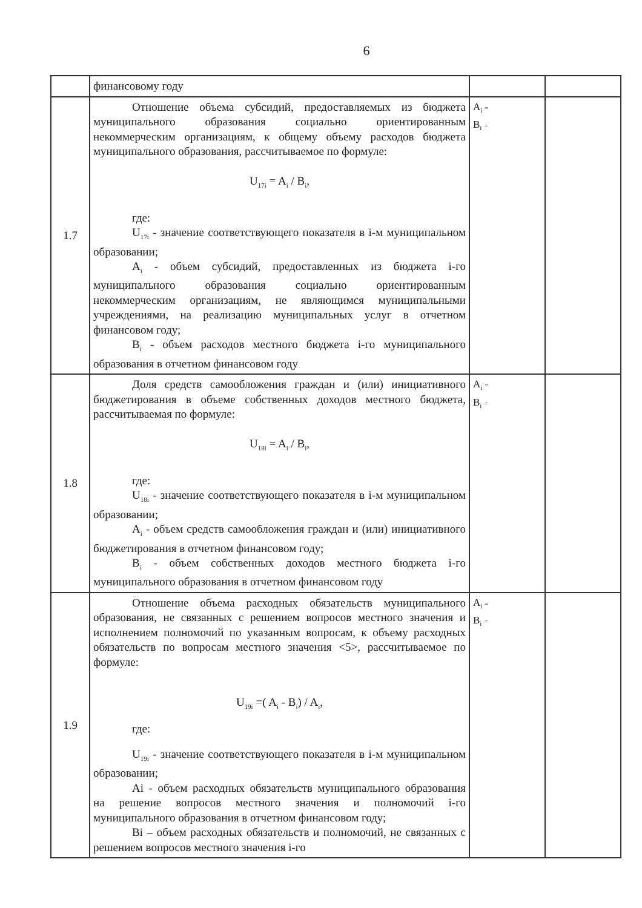6
| | финансовому году | | |
| 1.7 | Отношение объема субсидий, предоставляемых из бюджета муниципального образования социально ориентированным некоммерческим организациям, к общему объему расходов бюджета муниципального образования, рассчитываемое по формуле: U<sub>17i</sub> = A<sub>i</sub> / B<sub>i</sub>, где: U<sub>17i</sub> - значение соответствующего показателя в i-м муниципальном образовании; A<sub>i</sub> - объем субсидий, предоставленных из бюджета i-го муниципального образования социально ориентированным некоммерческим организациям, не являющимся муниципальными учреждениями, на реализацию муниципальных услуг в отчетном финансовом году; B<sub>i</sub> - объем расходов местного бюджета i-го муниципального образования в отчетном финансовом году | A<sub>i</sub> = B<sub>i</sub> = | |
| 1.8 | Доля средств самообложения граждан и (или) инициативного бюджетирования в объеме собственных доходов местного бюджета, рассчитываемая по формуле: U<sub>18i</sub> = A<sub>i</sub> / B<sub>i</sub>, где: U<sub>18i</sub> - значение соответствующего показателя в i-м муниципальном образовании; A<sub>i</sub> - объем средств самообложения граждан и (или) инициативного бюджетирования в отчетном финансовом году; B<sub>i</sub> - объем собственных доходов местного бюджета i-го муниципального образования в отчетном финансовом году | A<sub>i</sub> = B<sub>i</sub> = | |
| 1.9 | Отношение объема расходных обязательств муниципального образования, не связанных с решением вопросов местного значения и исполнением полномочий по указанным вопросам, к объему расходных обязательств по вопросам местного значения <5>, рассчитываемое по формуле: U<sub>19i</sub> =( A<sub>i</sub> - B<sub>i</sub>) / A<sub>i</sub>, где: U<sub>19i</sub> - значение соответствующего показателя в i-м муниципальном образовании; Ai - объем расходных обязательств муниципального образования на решение вопросов местного значения и полномочий i-го муниципального образования в отчетном финансовом году; Bi – объем расходных обязательств и полномочий, не связанных с решением вопросов местного значения i-го | A<sub>i</sub> = B<sub>i</sub> = | |